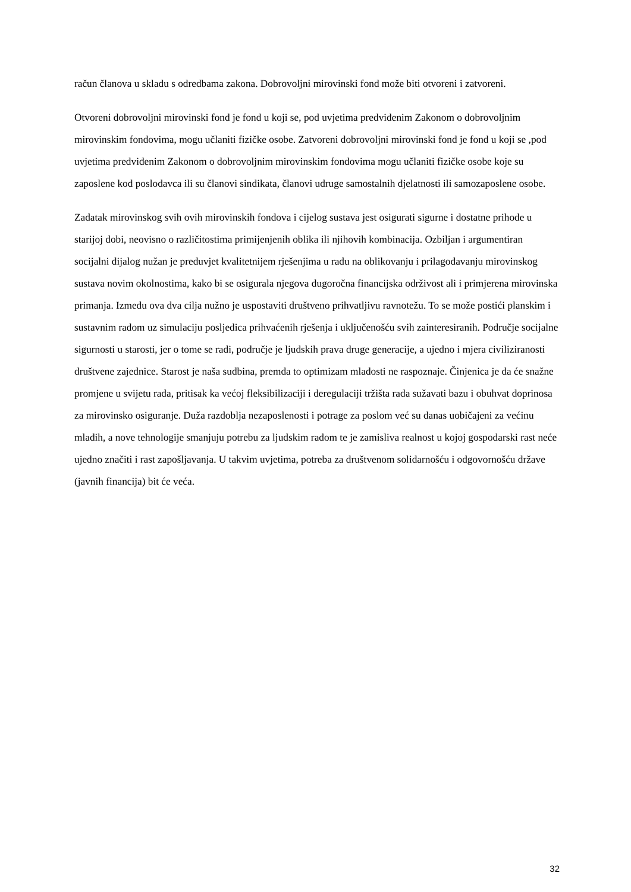račun članova u skladu s odredbama zakona. Dobrovoljni mirovinski fond može biti otvoreni i zatvoreni.
Otvoreni dobrovoljni mirovinski fond je fond u koji se, pod uvjetima predviđenim Zakonom o dobrovoljnim mirovinskim fondovima, mogu učlaniti fizičke osobe. Zatvoreni dobrovoljni mirovinski fond je fond u koji se ,pod uvjetima predviđenim Zakonom o dobrovoljnim mirovinskim fondovima mogu učlaniti fizičke osobe koje su zaposlene kod poslodavca ili su članovi sindikata, članovi udruge samostalnih djelatnosti ili samozaposlene osobe.
Zadatak mirovinskog svih ovih mirovinskih fondova i cijelog sustava jest osigurati sigurne i dostatne prihode u starijoj dobi, neovisno o različitostima primijenjenih oblika ili njihovih kombinacija. Ozbiljan i argumentiran socijalni dijalog nužan je preduvjet kvalitetnijem rješenjima u radu na oblikovanju i prilagođavanju mirovinskog sustava novim okolnostima, kako bi se osigurala njegova dugoročna financijska održivost ali i primjerena mirovinska primanja. Između ova dva cilja nužno je uspostaviti društveno prihvatljivu ravnotežu. To se može postići planskim i sustavnim radom uz simulaciju posljedica prihvaćenih rješenja i uključenošću svih zainteresiranih. Područje socijalne sigurnosti u starosti, jer o tome se radi, područje je ljudskih prava druge generacije, a ujedno i mjera civiliziranosti društvene zajednice. Starost je naša sudbina, premda to optimizam mladosti ne raspoznaje. Činjenica je da će snažne promjene u svijetu rada, pritisak ka većoj fleksibilizaciji i deregulaciji tržišta rada sužavati bazu i obuhvat doprinosa za mirovinsko osiguranje. Duža razdoblja nezaposlenosti i potrage za poslom već su danas uobičajeni za većinu mladih, a nove tehnologije smanjuju potrebu za ljudskim radom te je zamisliva realnost u kojoj gospodarski rast neće ujedno značiti i rast zapošljavanja. U takvim uvjetima, potreba za društvenom solidarnošću i odgovornošću države (javnih financija) bit će veća.
32